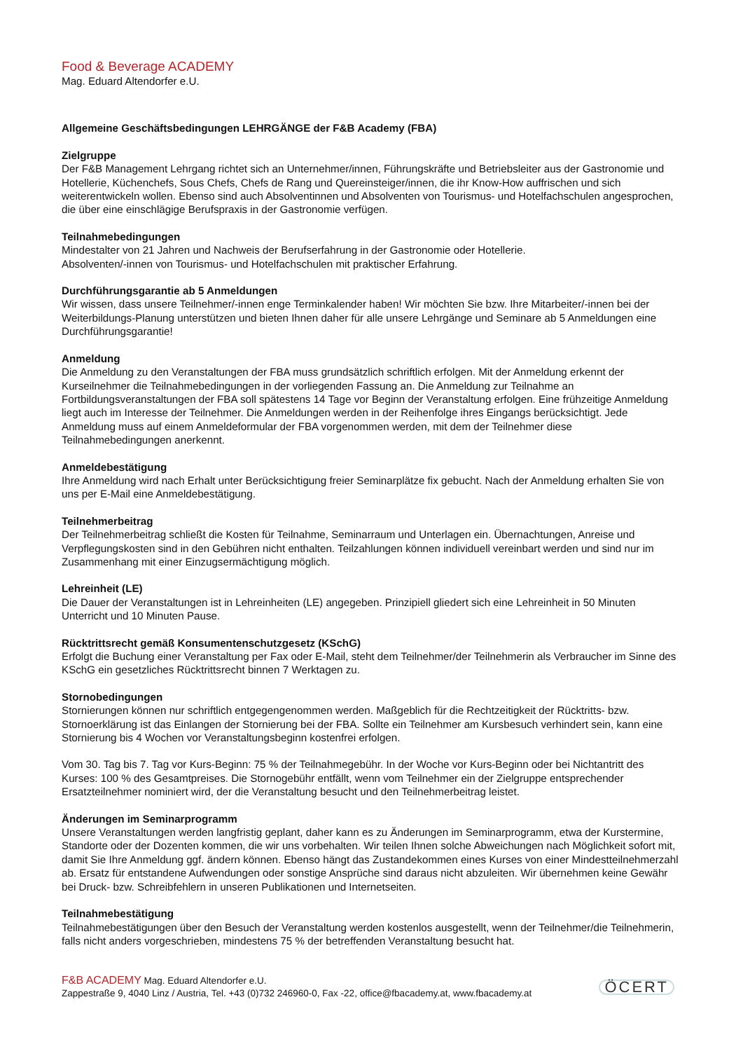Food & Beverage ACADEMY
Mag. Eduard Altendorfer e.U.
Allgemeine Geschäftsbedingungen LEHRGÄNGE der F&B Academy (FBA)
Zielgruppe
Der F&B Management Lehrgang richtet sich an Unternehmer/innen, Führungskräfte und Betriebsleiter aus der Gastronomie und Hotellerie, Küchenchefs, Sous Chefs, Chefs de Rang und Quereinsteiger/innen, die ihr Know-How auffrischen und sich weiterentwickeln wollen. Ebenso sind auch Absolventinnen und Absolventen von Tourismus- und Hotelfachschulen angesprochen, die über eine einschlägige Berufspraxis in der Gastronomie verfügen.
Teilnahmebedingungen
Mindestalter von 21 Jahren und Nachweis der Berufserfahrung in der Gastronomie oder Hotellerie.
Absolventen/-innen von Tourismus- und Hotelfachschulen mit praktischer Erfahrung.
Durchführungsgarantie ab 5 Anmeldungen
Wir wissen, dass unsere Teilnehmer/-innen enge Terminkalender haben! Wir möchten Sie bzw. Ihre Mitarbeiter/-innen bei der Weiterbildungs-Planung unterstützen und bieten Ihnen daher für alle unsere Lehrgänge und Seminare ab 5 Anmeldungen eine Durchführungsgarantie!
Anmeldung
Die Anmeldung zu den Veranstaltungen der FBA muss grundsätzlich schriftlich erfolgen. Mit der Anmeldung erkennt der Kurseilnehmer die Teilnahmebedingungen in der vorliegenden Fassung an. Die Anmeldung zur Teilnahme an Fortbildungsveranstaltungen der FBA soll spätestens 14 Tage vor Beginn der Veranstaltung erfolgen. Eine frühzeitige Anmeldung liegt auch im Interesse der Teilnehmer. Die Anmeldungen werden in der Reihenfolge ihres Eingangs berücksichtigt. Jede Anmeldung muss auf einem Anmeldeformular der FBA vorgenommen werden, mit dem der Teilnehmer diese Teilnahmebedingungen anerkennt.
Anmeldebestätigung
Ihre Anmeldung wird nach Erhalt unter Berücksichtigung freier Seminarplätze fix gebucht. Nach der Anmeldung erhalten Sie von uns per E-Mail eine Anmeldebestätigung.
Teilnehmerbeitrag
Der Teilnehmerbeitrag schließt die Kosten für Teilnahme, Seminarraum und Unterlagen ein. Übernachtungen, Anreise und Verpflegungskosten sind in den Gebühren nicht enthalten. Teilzahlungen können individuell vereinbart werden und sind nur im Zusammenhang mit einer Einzugsermächtigung möglich.
Lehreinheit (LE)
Die Dauer der Veranstaltungen ist in Lehreinheiten (LE) angegeben. Prinzipiell gliedert sich eine Lehreinheit in 50 Minuten Unterricht und 10 Minuten Pause.
Rücktrittsrecht gemäß Konsumentenschutzgesetz (KSchG)
Erfolgt die Buchung einer Veranstaltung per Fax oder E-Mail, steht dem Teilnehmer/der Teilnehmerin als Verbraucher im Sinne des KSchG ein gesetzliches Rücktrittsrecht binnen 7 Werktagen zu.
Stornobedingungen
Stornierungen können nur schriftlich entgegengenommen werden. Maßgeblich für die Rechtzeitigkeit der Rücktritts- bzw. Stornoerklärung ist das Einlangen der Stornierung bei der FBA. Sollte ein Teilnehmer am Kursbesuch verhindert sein, kann eine Stornierung bis 4 Wochen vor Veranstaltungsbeginn kostenfrei erfolgen.
Vom 30. Tag bis 7. Tag vor Kurs-Beginn: 75 % der Teilnahmegebühr. In der Woche vor Kurs-Beginn oder bei Nichtantritt des Kurses: 100 % des Gesamtpreises. Die Stornogebühr entfällt, wenn vom Teilnehmer ein der Zielgruppe entsprechender Ersatzteilnehmer nominiert wird, der die Veranstaltung besucht und den Teilnehmerbeitrag leistet.
Änderungen im Seminarprogramm
Unsere Veranstaltungen werden langfristig geplant, daher kann es zu Änderungen im Seminarprogramm, etwa der Kurstermine, Standorte oder der Dozenten kommen, die wir uns vorbehalten. Wir teilen Ihnen solche Abweichungen nach Möglichkeit sofort mit, damit Sie Ihre Anmeldung ggf. ändern können. Ebenso hängt das Zustandekommen eines Kurses von einer Mindestteilnehmerzahl ab. Ersatz für entstandene Aufwendungen oder sonstige Ansprüche sind daraus nicht abzuleiten. Wir übernehmen keine Gewähr bei Druck- bzw. Schreibfehlern in unseren Publikationen und Internetseiten.
Teilnahmebestätigung
Teilnahmebestätigungen über den Besuch der Veranstaltung werden kostenlos ausgestellt, wenn der Teilnehmer/die Teilnehmerin, falls nicht anders vorgeschrieben, mindestens 75 % der betreffenden Veranstaltung besucht hat.
F&B ACADEMY Mag. Eduard Altendorfer e.U.
Zappestraße 9, 4040 Linz / Austria, Tel. +43 (0)732 246960-0, Fax -22, office@fbacademy.at, www.fbacademy.at
ÖCERT